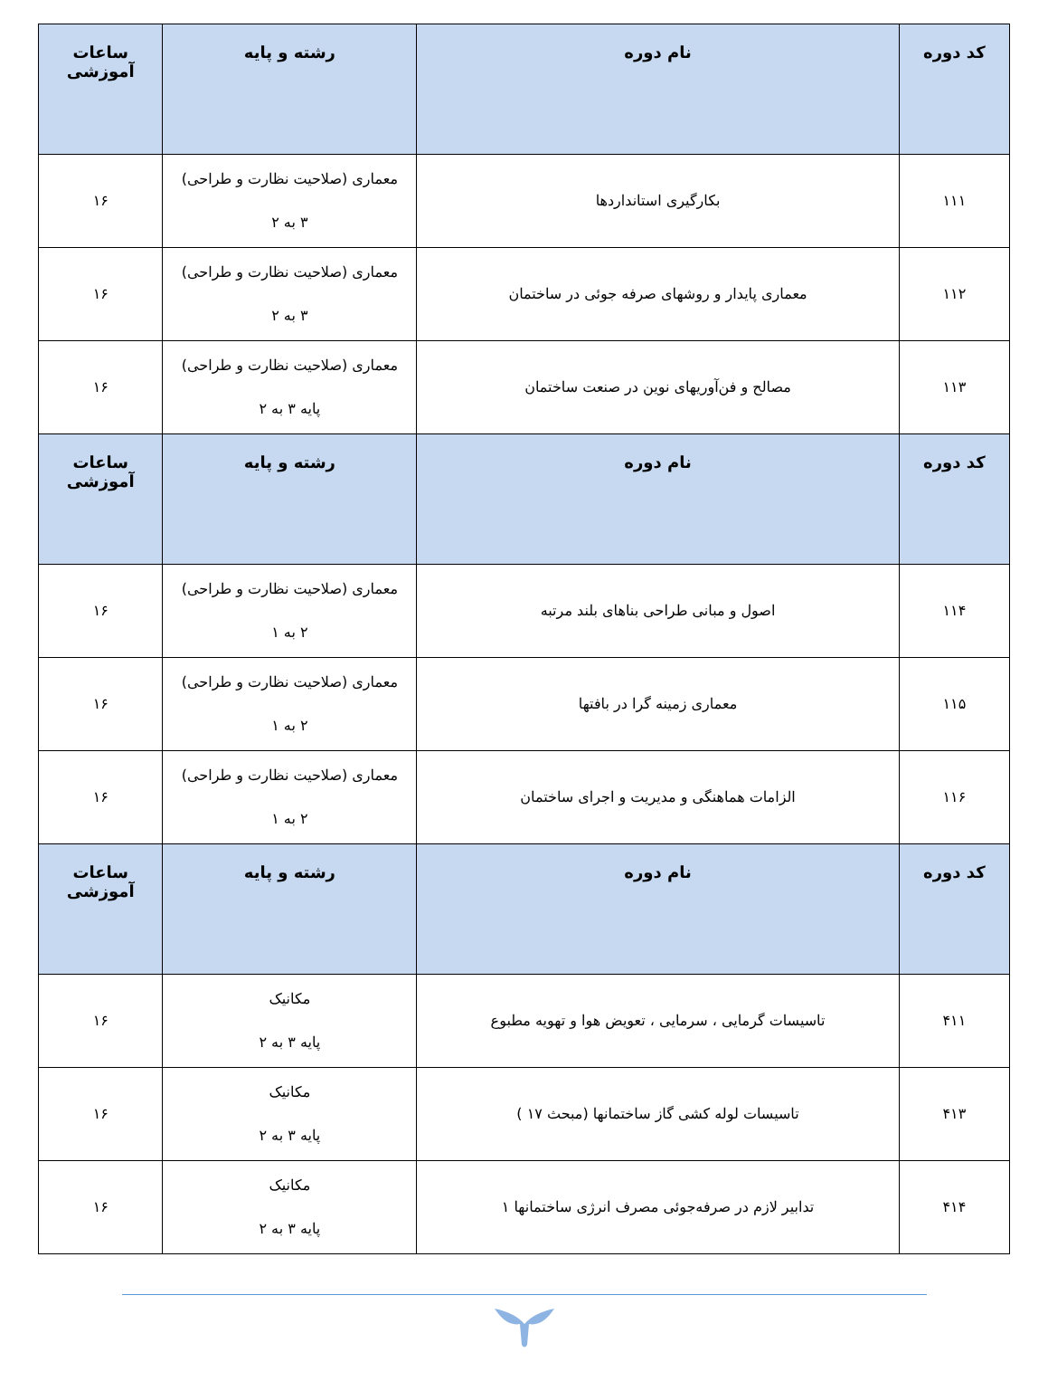| کد دوره | نام دوره | رشته و پایه | ساعات آموزشی |
| --- | --- | --- | --- |
| ۱۱۱ | بکارگیری استانداردها | معماری (صلاحیت نظارت و طراحی) ۳ به ۲ | ۱۶ |
| ۱۱۲ | معماری پایدار و روشهای صرفه جوئی در ساختمان | معماری (صلاحیت نظارت و طراحی) ۳ به ۲ | ۱۶ |
| ۱۱۳ | مصالح و فن‌آوریهای نوین در صنعت ساختمان | معماری (صلاحیت نظارت و طراحی) پایه ۳ به ۲ | ۱۶ |
| کد دوره | نام دوره | رشته و پایه | ساعات آموزشی |
| ۱۱۴ | اصول و مبانی طراحی بناهای بلند مرتبه | معماری (صلاحیت نظارت و طراحی) ۲ به ۱ | ۱۶ |
| ۱۱۵ | معماری زمینه گرا در بافتها | معماری (صلاحیت نظارت و طراحی) ۲ به ۱ | ۱۶ |
| ۱۱۶ | الزامات هماهنگی و مدیریت و اجرای ساختمان | معماری (صلاحیت نظارت و طراحی) ۲ به ۱ | ۱۶ |
| کد دوره | نام دوره | رشته و پایه | ساعات آموزشی |
| ۴۱۱ | تاسیسات گرمایی ، سرمایی ، تعویض هوا و تهویه مطبوع | مکانیک پایه ۳ به ۲ | ۱۶ |
| ۴۱۳ | تاسیسات لوله کشی گاز ساختمانها (مبحث ۱۷ ) | مکانیک پایه ۳ به ۲ | ۱۶ |
| ۴۱۴ | تدابیر لازم در صرفه‌جوئی مصرف انرژی ساختمانها ۱ | مکانیک پایه ۳ به ۲ | ۱۶ |